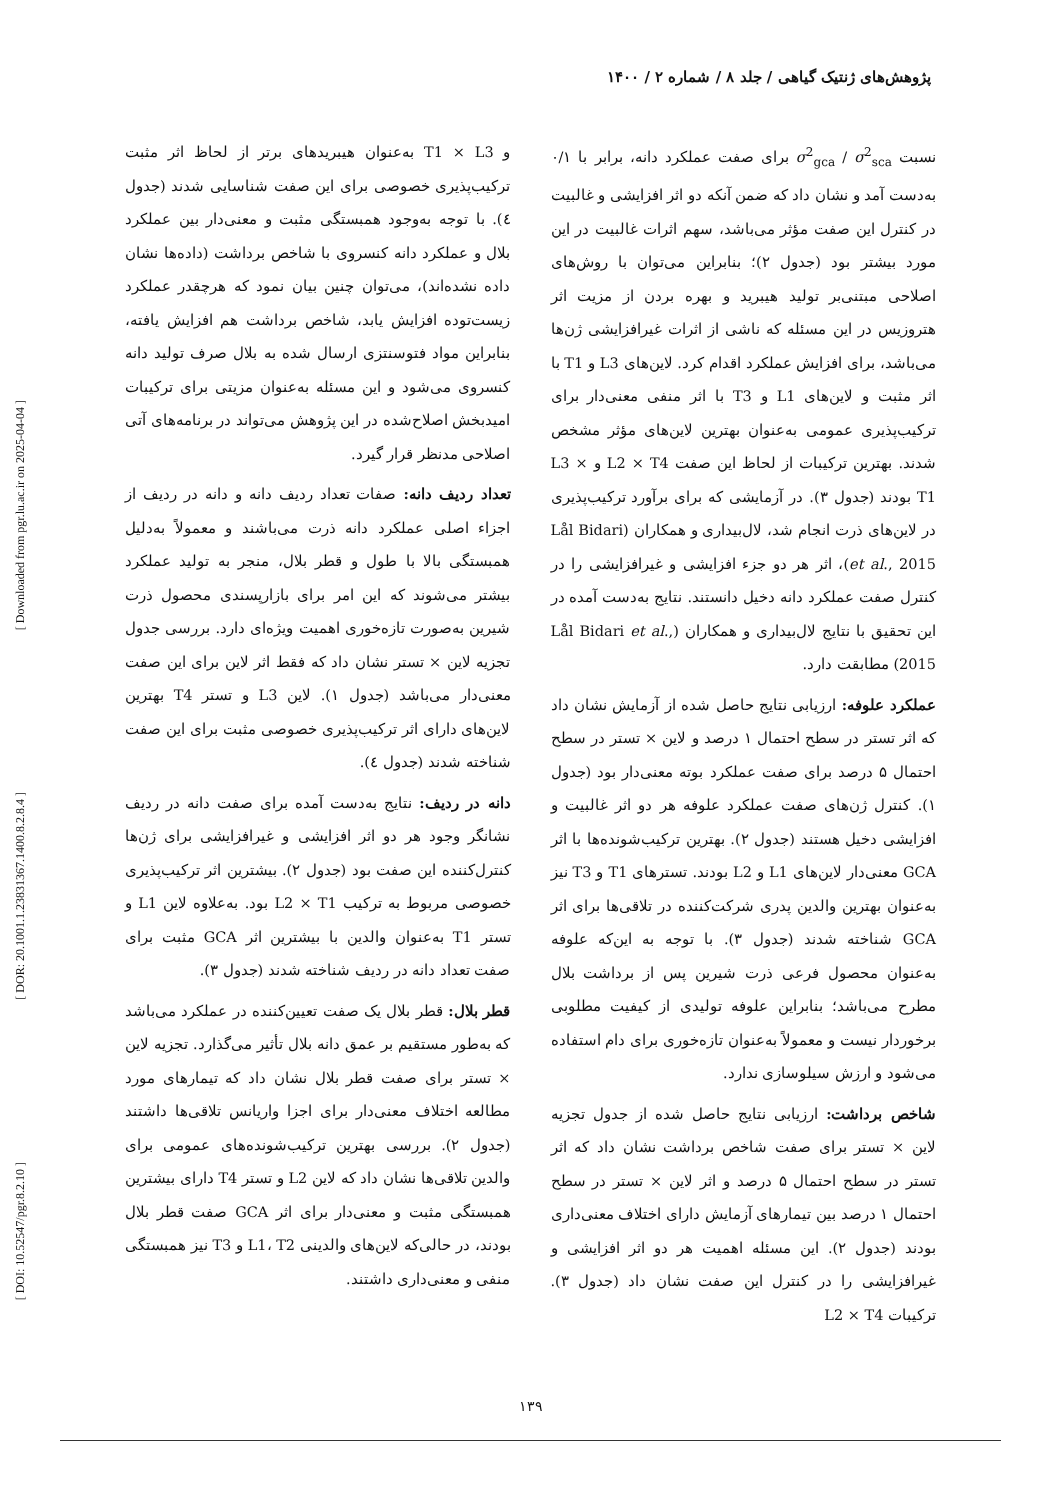[ Downloaded from pgr.lu.ac.ir on 2025-04-04 ]
[ DOR: 20.1001.1.23831367.1400.8.2.8.4 ]
[ DOI: 10.52547/pgr.8.2.10 ]
پژوهش‌های ژنتیک گیاهی / جلد ۸ / شماره ۲ / ۱۴۰۰
نسبت σ<sup>2</sup><sub>gca</sub> / σ<sup>2</sup><sub>sca</sub> برای صفت عملکرد دانه، برابر با ۰/۱ به‌دست آمد و نشان داد که ضمن آنکه دو اثر افزایشی و غالبیت در کنترل این صفت مؤثر می‌باشد، سهم اثرات غالبیت در این مورد بیشتر بود (جدول ۲)؛ بنابراین می‌توان با روش‌های اصلاحی مبتنی‌بر تولید هیبرید و بهره بردن از مزیت اثر هتروزیس در این مسئله که ناشی از اثرات غیرافزایشی ژن‌ها می‌باشد، برای افزایش عملکرد اقدام کرد. لاین‌های L3 و T1 با اثر مثبت و لاین‌های L1 و T3 با اثر منفی معنی‌دار برای ترکیب‌پذیری عمومی به‌عنوان بهترین لاین‌های مؤثر مشخص شدند. بهترین ترکیبات از لحاظ این صفت L2 × T4 و L3 × T1 بودند (جدول ۳). در آزمایشی که برای برآورد ترکیب‌پذیری در لاین‌های ذرت انجام شد، لال‌بیداری و همکاران (Lål Bidari et al., 2015)، اثر هر دو جزء افزایشی و غیرافزایشی را در کنترل صفت عملکرد دانه دخیل دانستند. نتایج به‌دست آمده در این تحقیق با نتایج لال‌بیداری و همکاران (Lål Bidari et al., 2015) مطابقت دارد.
عملکرد علوفه: ارزیابی نتایج حاصل شده از آزمایش نشان داد که اثر تستر در سطح احتمال ۱ درصد و لاین × تستر در سطح احتمال ۵ درصد برای صفت عملکرد بوته معنی‌دار بود (جدول ۱). کنترل ژن‌های صفت عملکرد علوفه هر دو اثر غالبیت و افزایشی دخیل هستند (جدول ۲). بهترین ترکیب‌شونده‌ها با اثر GCA معنی‌دار لاین‌های L1 و L2 بودند. تسترهای T1 و T3 نیز به‌عنوان بهترین والدین پدری شرکت‌کننده در تلاقی‌ها برای اثر GCA شناخته شدند (جدول ۳). با توجه به این‌که علوفه به‌عنوان محصول فرعی ذرت شیرین پس از برداشت بلال مطرح می‌باشد؛ بنابراین علوفه تولیدی از کیفیت مطلوبی برخوردار نیست و معمولاً به‌عنوان تازه‌خوری برای دام استفاده می‌شود و ارزش سیلوسازی ندارد.
شاخص برداشت: ارزیابی نتایج حاصل شده از جدول تجزیه لاین × تستر برای صفت شاخص برداشت نشان داد که اثر تستر در سطح احتمال ۵ درصد و اثر لاین × تستر در سطح احتمال ۱ درصد بین تیمارهای آزمایش دارای اختلاف معنی‌داری بودند (جدول ۲). این مسئله اهمیت هر دو اثر افزایشی و غیرافزایشی را در کنترل این صفت نشان داد (جدول ۳). ترکیبات L2 × T4
و T1 × L3 به‌عنوان هیبریدهای برتر از لحاظ اثر مثبت ترکیب‌پذیری خصوصی برای این صفت شناسایی شدند (جدول ٤). با توجه به‌وجود همبستگی مثبت و معنی‌دار بین عملکرد بلال و عملکرد دانه کنسروی با شاخص برداشت (داده‌ها نشان داده نشده‌اند)، می‌توان چنین بیان نمود که هرچقدر عملکرد زیست‌توده افزایش یابد، شاخص برداشت هم افزایش یافته، بنابراین مواد فتوسنتزی ارسال شده به بلال صرف تولید دانه کنسروی می‌شود و این مسئله به‌عنوان مزیتی برای ترکیبات امیدبخش اصلاح‌شده در این پژوهش می‌تواند در برنامه‌های آتی اصلاحی مدنظر قرار گیرد.
تعداد ردیف دانه: صفات تعداد ردیف دانه و دانه در ردیف از اجزاء اصلی عملکرد دانه ذرت می‌باشند و معمولاً به‌دلیل همبستگی بالا با طول و قطر بلال، منجر به تولید عملکرد بیشتر می‌شوند که این امر برای بازارپسندی محصول ذرت شیرین به‌صورت تازه‌خوری اهمیت ویژه‌ای دارد. بررسی جدول تجزیه لاین × تستر نشان داد که فقط اثر لاین برای این صفت معنی‌دار می‌باشد (جدول ۱). لاین L3 و تستر T4 بهترین لاین‌های دارای اثر ترکیب‌پذیری خصوصی مثبت برای این صفت شناخته شدند (جدول ٤).
دانه در ردیف: نتایج به‌دست آمده برای صفت دانه در ردیف نشانگر وجود هر دو اثر افزایشی و غیرافزایشی برای ژن‌ها کنترل‌کننده این صفت بود (جدول ۲). بیشترین اثر ترکیب‌پذیری خصوصی مربوط به ترکیب L2 × T1 بود. به‌علاوه لاین L1 و تستر T1 به‌عنوان والدین با بیشترین اثر GCA مثبت برای صفت تعداد دانه در ردیف شناخته شدند (جدول ۳).
قطر بلال: قطر بلال یک صفت تعیین‌کننده در عملکرد می‌باشد که به‌طور مستقیم بر عمق دانه بلال تأثیر می‌گذارد. تجزیه لاین × تستر برای صفت قطر بلال نشان داد که تیمارهای مورد مطالعه اختلاف معنی‌دار برای اجزا واریانس تلاقی‌ها داشتند (جدول ۲). بررسی بهترین ترکیب‌شونده‌های عمومی برای والدین تلاقی‌ها نشان داد که لاین L2 و تستر T4 دارای بیشترین همبستگی مثبت و معنی‌دار برای اثر GCA صفت قطر بلال بودند، در حالی‌که لاین‌های والدینی L1، T2 و T3 نیز همبستگی منفی و معنی‌داری داشتند.
۱۳۹